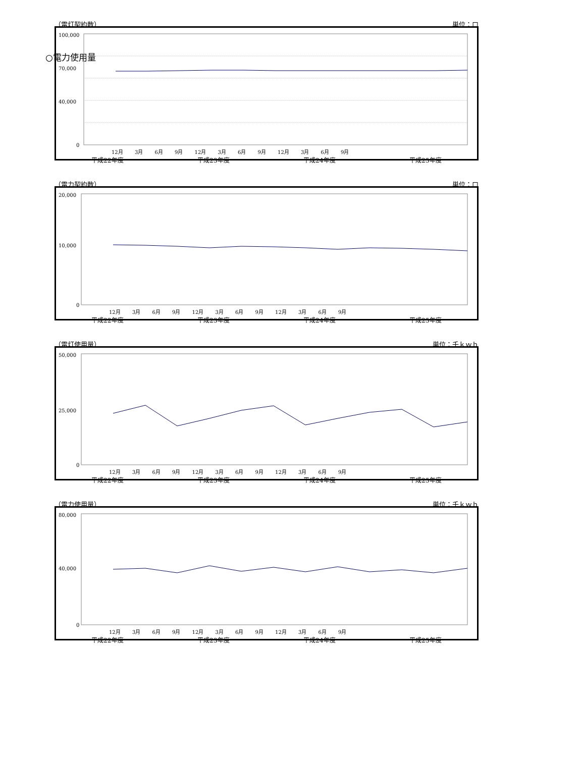○電力使用量
（電灯契約数） 単位：口
100,000
70,000
40,000
0
12月 　　3月　　 6月　　 9月　　 12月　　 3月　　 6月　　 9月　　 12月　　 3月　　 6月　　 9月
平成22年度 平成23年度 平成24年度 平成25年度
（電力契約数） 単位：口
20,000
10,000
0
12月 　　3月　　 6月　　 9月　　 12月　　 3月　　 6月　　 9月　　 12月　　 3月　　 6月　　 9月
平成22年度 平成23年度 平成24年度 平成25年度
（電灯使用量） 単位：千ｋｗｈ
50,000
25,000
0
12月 　　3月　　 6月　　 9月　　 12月　　 3月　　 6月　　 9月　　 12月　　 3月　　 6月　　 9月
平成22年度 平成23年度 平成24年度 平成25年度
（電力使用量） 単位：千ｋｗｈ
80,000
40,000
0
12月 　　3月　　 6月　　 9月　　 12月　　 3月　　 6月　　 9月　　 12月　　 3月　　 6月　　 9月
平成22年度 平成23年度 平成24年度 平成25年度